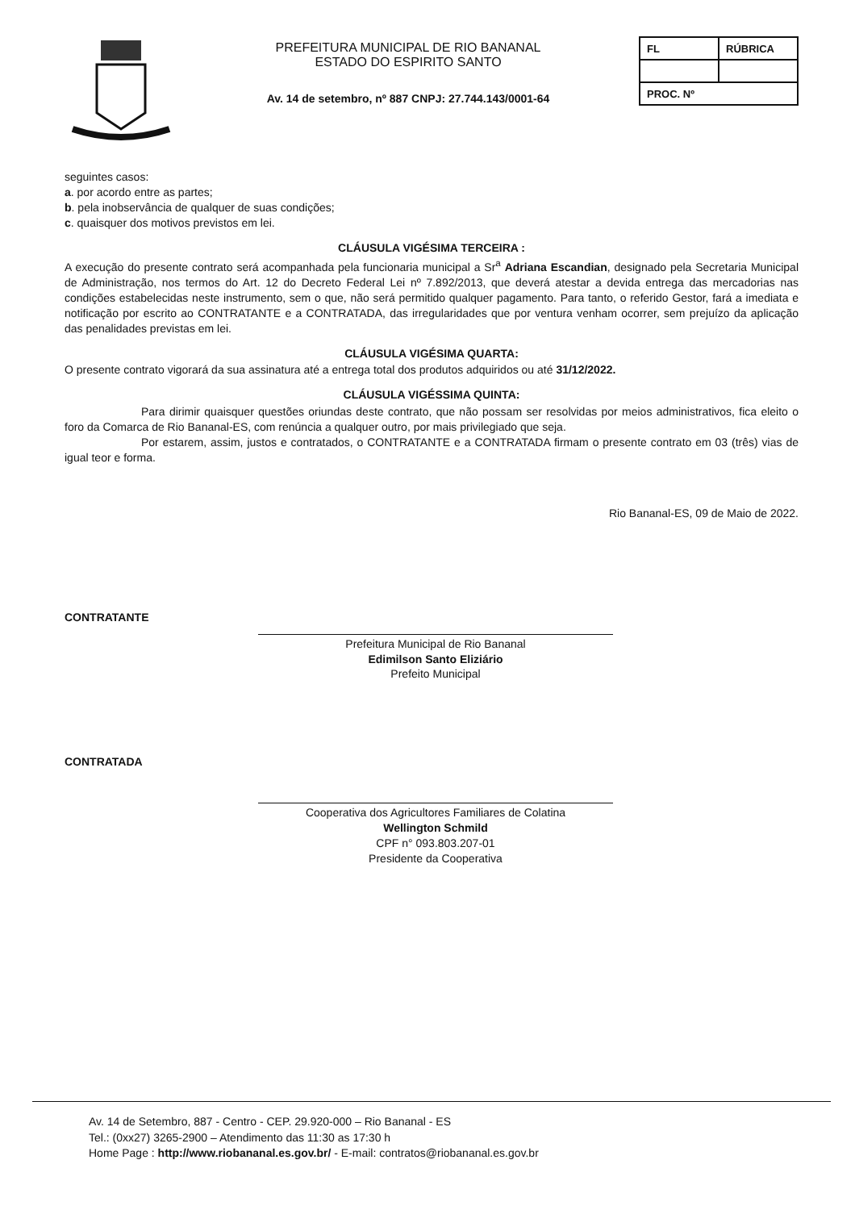PREFEITURA MUNICIPAL DE RIO BANANAL
ESTADO DO ESPIRITO SANTO
Av. 14 de setembro, nº 887 CNPJ: 27.744.143/0001-64
| FL | RÚBRICA |
| PROC. Nº | |
seguintes casos:
a. por acordo entre as partes;
b. pela inobservância de qualquer de suas condições;
c. quaisquer dos motivos previstos em lei.
CLÁUSULA VIGÉSIMA TERCEIRA :
A execução do presente contrato será acompanhada pela funcionaria municipal a Sr<sup>a</sup> Adriana Escandian, designado pela Secretaria Municipal de Administração, nos termos do Art. 12 do Decreto Federal Lei nº 7.892/2013, que deverá atestar a devida entrega das mercadorias nas condições estabelecidas neste instrumento, sem o que, não será permitido qualquer pagamento. Para tanto, o referido Gestor, fará a imediata e notificação por escrito ao CONTRATANTE e a CONTRATADA, das irregularidades que por ventura venham ocorrer, sem prejuízo da aplicação das penalidades previstas em lei.
CLÁUSULA VIGÉSIMA QUARTA:
O presente contrato vigorará da sua assinatura até a entrega total dos produtos adquiridos ou até 31/12/2022.
CLÁUSULA VIGÉSSIMA QUINTA:
Para dirimir quaisquer questões oriundas deste contrato, que não possam ser resolvidas por meios administrativos, fica eleito o foro da Comarca de Rio Bananal-ES, com renúncia a qualquer outro, por mais privilegiado que seja.
Por estarem, assim, justos e contratados, o CONTRATANTE e a CONTRATADA firmam o presente contrato em 03 (três) vias de igual teor e forma.
Rio Bananal-ES, 09 de Maio de 2022.
CONTRATANTE
Prefeitura Municipal de Rio Bananal
Edimilson Santo Eliziário
Prefeito Municipal
CONTRATADA
Cooperativa dos Agricultores Familiares de Colatina
Wellington Schmild
CPF n° 093.803.207-01
Presidente da Cooperativa
Av. 14 de Setembro, 887 - Centro - CEP. 29.920-000 – Rio Bananal - ES
Tel.: (0xx27) 3265-2900 – Atendimento das 11:30 as 17:30 h
Home Page : http://www.riobananal.es.gov.br/ - E-mail: contratos@riobananal.es.gov.br